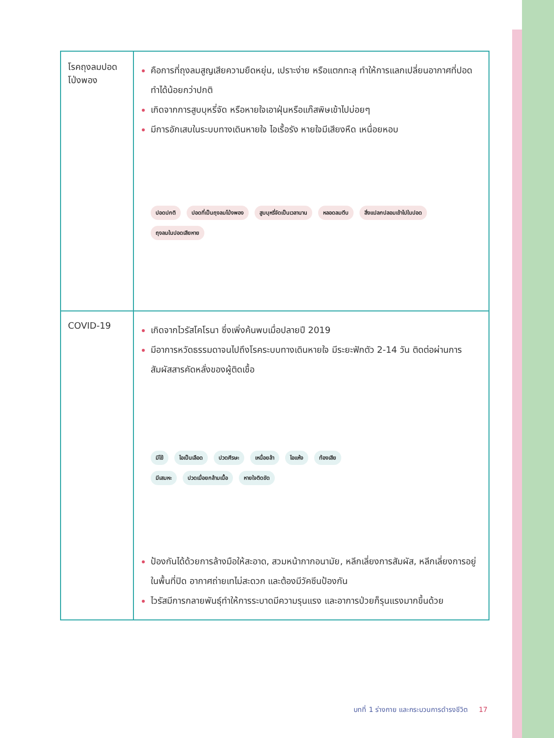| โรคถุงลมปอดโป่งพอง | คือการที่ถุงลมสูญเสียความยืดหยุ่น, เปราะง่าย หรือแตกทะลุ ทำให้การแลกเปลี่ยนอากาศที่ปอดทำได้น้อยกว่าปกติ เกิดจากการสูบบุหรี่จัด หรือหายใจเอาฝุ่นหรือแก๊สพิษเข้าไปบ่อยๆ มีการอักเสบในระบบทางเดินหายใจ ไอเรื้อรัง หายใจมีเสียงหืด เหนื่อยหอบ ปอดปกติ ปอดที่เป็นถุงลมโป่งพอง สูบบุหรี่จัดเป็นเวลานาน หลอดลมตีบ สิ่งแปลกปลอมเข้าไปในปอด ถุงลมในปอดเสียหาย |
| COVID-19 | เกิดจากไวรัสโคโรนา ซึ่งเพิ่งค้นพบเมื่อปลายปี 2019 มีอาการหวัดธรรมดาจนไปถึงโรคระบบทางเดินหายใจ มีระยะฟักตัว 2-14 วัน ติดต่อผ่านการสัมผัสสารคัดหลั่งของผู้ติดเชื้อ มีไข้ ไอเป็นเลือด ปวดศีรษะ เหนื่อยล้า ไอแห้ง ท้องเสีย มีเสมหะ ปวดเมื่อยกล้ามเนื้อ หายใจติดขัด ป้องกันได้ด้วยการล้างมือให้สะอาด, สวมหน้ากากอนามัย, หลีกเลี่ยงการสัมผัส, หลีกเลี่ยงการอยู่ในพื้นที่ปิด อากาศถ่ายเทไม่สะดวก และต้องมีวัคซีนป้องกัน ไวรัสมีการกลายพันธุ์ทำให้การระบาดมีความรุนแรง และอาการป่วยก็รุนแรงมากขึ้นด้วย |
บทที่ 1 ร่างกาย และกระบวนการดำรงชีวิต 17